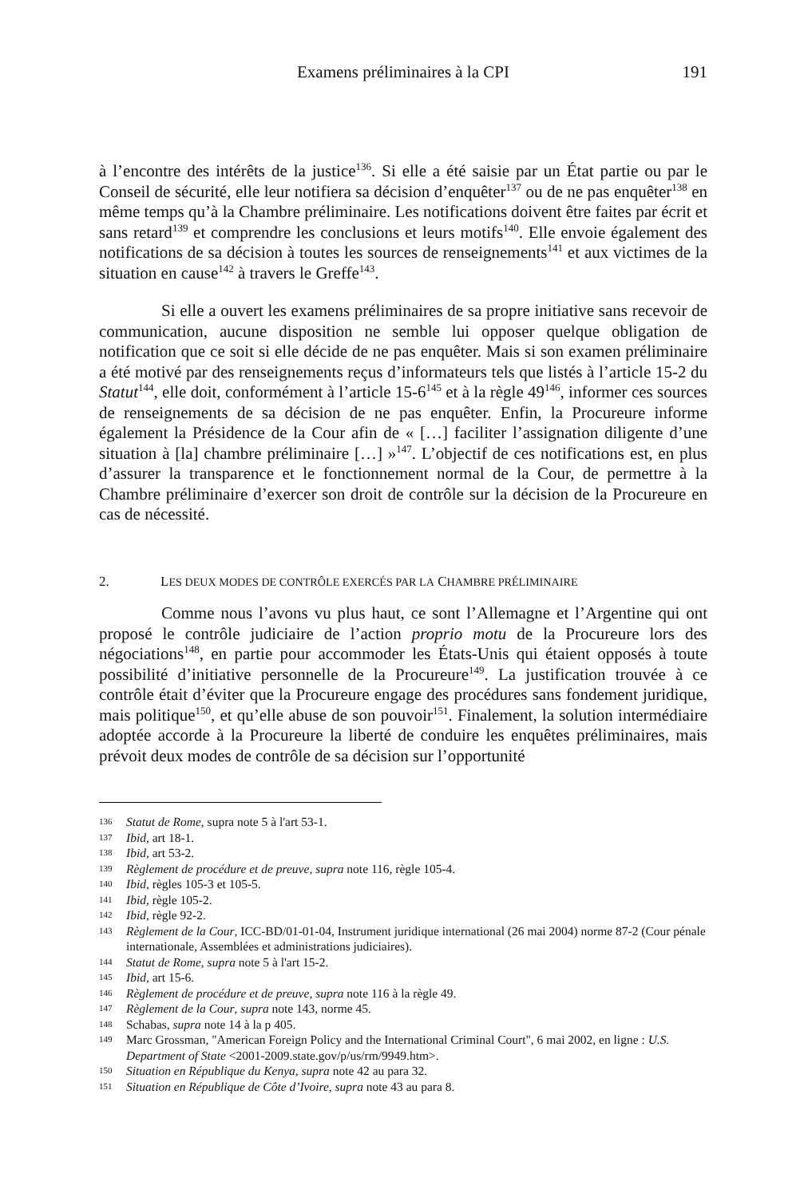Examens préliminaires à la CPI
191
à l’encontre des intérêts de la justice<sup>136</sup>. Si elle a été saisie par un État partie ou par le Conseil de sécurité, elle leur notifiera sa décision d’enquêter<sup>137</sup> ou de ne pas enquêter<sup>138</sup> en même temps qu’à la Chambre préliminaire. Les notifications doivent être faites par écrit et sans retard<sup>139</sup> et comprendre les conclusions et leurs motifs<sup>140</sup>. Elle envoie également des notifications de sa décision à toutes les sources de renseignements<sup>141</sup> et aux victimes de la situation en cause<sup>142</sup> à travers le Greffe<sup>143</sup>.
Si elle a ouvert les examens préliminaires de sa propre initiative sans recevoir de communication, aucune disposition ne semble lui opposer quelque obligation de notification que ce soit si elle décide de ne pas enquêter. Mais si son examen préliminaire a été motivé par des renseignements reçus d’informateurs tels que listés à l’article 15-2 du Statut<sup>144</sup>, elle doit, conformément à l’article 15-6<sup>145</sup> et à la règle 49<sup>146</sup>, informer ces sources de renseignements de sa décision de ne pas enquêter. Enfin, la Procureure informe également la Présidence de la Cour afin de « […] faciliter l’assignation diligente d’une situation à [la] chambre préliminaire […] »<sup>147</sup>. L’objectif de ces notifications est, en plus d’assurer la transparence et le fonctionnement normal de la Cour, de permettre à la Chambre préliminaire d’exercer son droit de contrôle sur la décision de la Procureure en cas de nécessité.
2. LES DEUX MODES DE CONTRÔLE EXERCÉS PAR LA CHAMBRE PRÉLIMINAIRE
Comme nous l’avons vu plus haut, ce sont l’Allemagne et l’Argentine qui ont proposé le contrôle judiciaire de l’action proprio motu de la Procureure lors des négociations<sup>148</sup>, en partie pour accommoder les États-Unis qui étaient opposés à toute possibilité d’initiative personnelle de la Procureure<sup>149</sup>. La justification trouvée à ce contrôle était d’éviter que la Procureure engage des procédures sans fondement juridique, mais politique<sup>150</sup>, et qu’elle abuse de son pouvoir<sup>151</sup>. Finalement, la solution intermédiaire adoptée accorde à la Procureure la liberté de conduire les enquêtes préliminaires, mais prévoit deux modes de contrôle de sa décision sur l’opportunité
136 Statut de Rome, supra note 5 à l'art 53-1.
137 Ibid, art 18-1.
138 Ibid, art 53-2.
139 Règlement de procédure et de preuve, supra note 116, règle 105-4.
140 Ibid, règles 105-3 et 105-5.
141 Ibid, règle 105-2.
142 Ibid, règle 92-2.
143 Règlement de la Cour, ICC-BD/01-01-04, Instrument juridique international (26 mai 2004) norme 87-2 (Cour pénale internationale, Assemblées et administrations judiciaires).
144 Statut de Rome, supra note 5 à l'art 15-2.
145 Ibid, art 15-6.
146 Règlement de procédure et de preuve, supra note 116 à la règle 49.
147 Règlement de la Cour, supra note 143, norme 45.
148 Schabas, supra note 14 à la p 405.
149 Marc Grossman, "American Foreign Policy and the International Criminal Court", 6 mai 2002, en ligne : U.S. Department of State <2001-2009.state.gov/p/us/rm/9949.htm>.
150 Situation en République du Kenya, supra note 42 au para 32.
151 Situation en République de Côte d’Ivoire, supra note 43 au para 8.